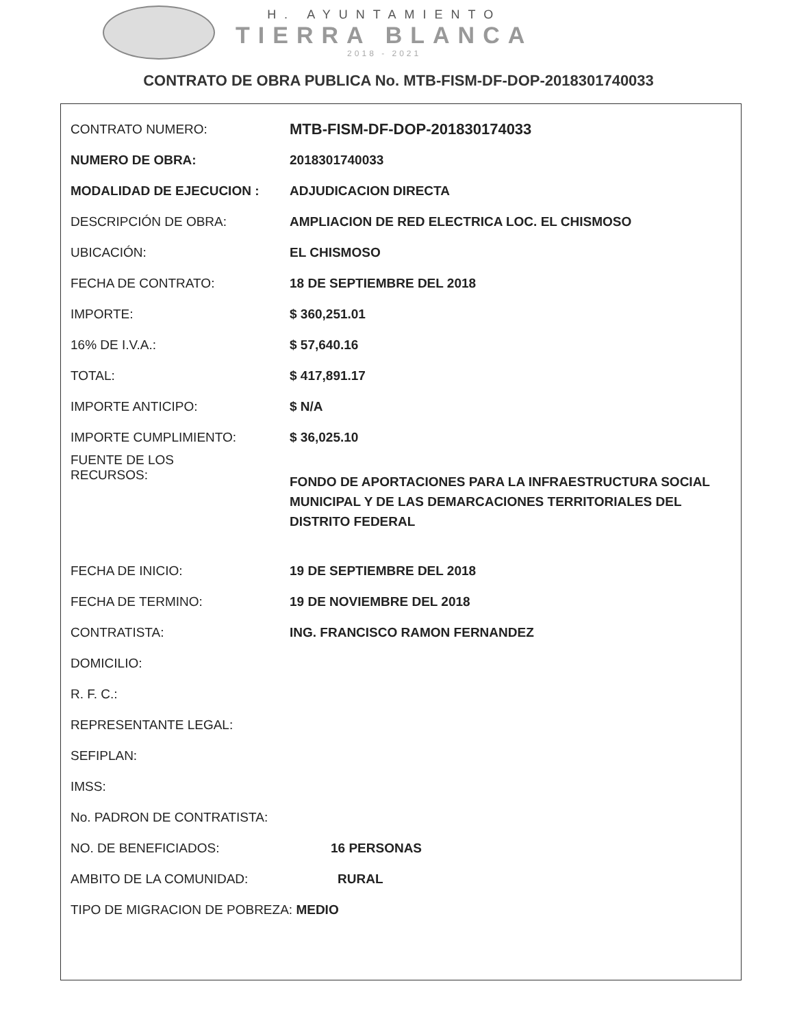H. AYUNTAMIENTO
TIERRA BLANCA
2018 - 2021
CONTRATO DE OBRA PUBLICA No. MTB-FISM-DF-DOP-2018301740033
| CONTRATO NUMERO: | MTB-FISM-DF-DOP-201830174033 |
| NUMERO DE OBRA: | 2018301740033 |
| MODALIDAD DE EJECUCION : | ADJUDICACION DIRECTA |
| DESCRIPCIÓN DE OBRA: | AMPLIACION DE RED ELECTRICA LOC. EL CHISMOSO |
| UBICACIÓN: | EL CHISMOSO |
| FECHA DE CONTRATO: | 18 DE SEPTIEMBRE DEL 2018 |
| IMPORTE: | $ 360,251.01 |
| 16% DE I.V.A.: | $ 57,640.16 |
| TOTAL: | $ 417,891.17 |
| IMPORTE ANTICIPO: | $ N/A |
| IMPORTE CUMPLIMIENTO: | $ 36,025.10 |
| FUENTE DE LOS RECURSOS: | FONDO DE APORTACIONES PARA LA INFRAESTRUCTURA SOCIAL MUNICIPAL Y DE LAS DEMARCACIONES TERRITORIALES DEL DISTRITO FEDERAL |
| FECHA DE INICIO: | 19 DE SEPTIEMBRE DEL 2018 |
| FECHA DE TERMINO: | 19 DE NOVIEMBRE DEL 2018 |
| CONTRATISTA: | ING. FRANCISCO RAMON FERNANDEZ |
| DOMICILIO: | |
| R. F. C.: | |
| REPRESENTANTE LEGAL: | |
| SEFIPLAN: | |
| IMSS: | |
| No. PADRON DE CONTRATISTA: | |
| NO. DE BENEFICIADOS: | 16 PERSONAS |
| AMBITO DE LA COMUNIDAD: | RURAL |
| TIPO DE MIGRACION DE POBREZA: MEDIO | |